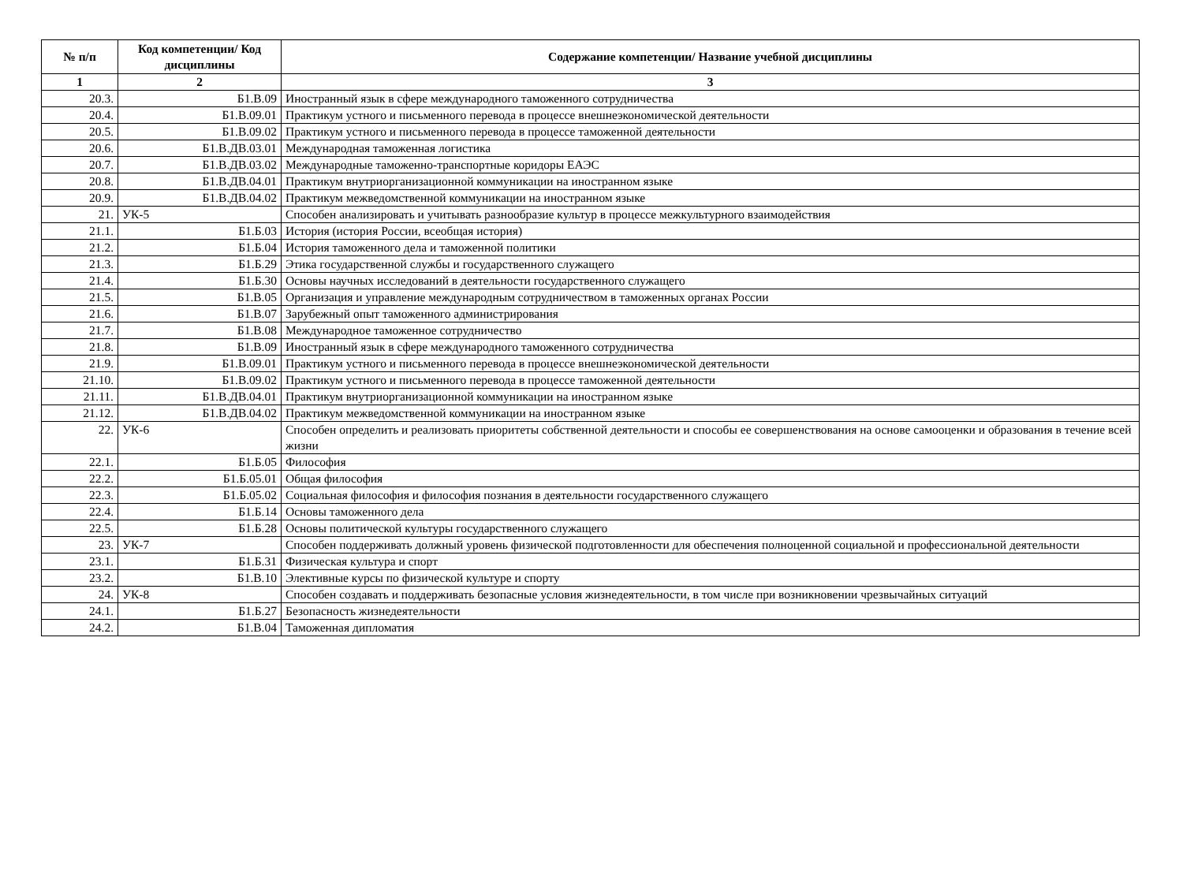| № п/п | Код компетенции/ Код дисциплины | Содержание компетенции/ Название учебной дисциплины |
| --- | --- | --- |
| 1 | 2 | 3 |
| 20.3. | Б1.В.09 | Иностранный язык в сфере международного таможенного сотрудничества |
| 20.4. | Б1.В.09.01 | Практикум устного и письменного перевода в процессе внешнеэкономической деятельности |
| 20.5. | Б1.В.09.02 | Практикум устного и письменного перевода в процессе таможенной деятельности |
| 20.6. | Б1.В.ДВ.03.01 | Международная таможенная логистика |
| 20.7. | Б1.В.ДВ.03.02 | Международные таможенно-транспортные коридоры ЕАЭС |
| 20.8. | Б1.В.ДВ.04.01 | Практикум внутриорганизационной коммуникации на иностранном языке |
| 20.9. | Б1.В.ДВ.04.02 | Практикум межведомственной коммуникации на иностранном языке |
| 21. | УК-5 | Способен анализировать и учитывать разнообразие культур в процессе межкультурного взаимодействия |
| 21.1. | Б1.Б.03 | История (история России, всеобщая история) |
| 21.2. | Б1.Б.04 | История таможенного дела и таможенной политики |
| 21.3. | Б1.Б.29 | Этика государственной службы и государственного служащего |
| 21.4. | Б1.Б.30 | Основы научных исследований в деятельности государственного служащего |
| 21.5. | Б1.В.05 | Организация и управление международным сотрудничеством в таможенных органах России |
| 21.6. | Б1.В.07 | Зарубежный опыт таможенного администрирования |
| 21.7. | Б1.В.08 | Международное таможенное сотрудничество |
| 21.8. | Б1.В.09 | Иностранный язык в сфере международного таможенного сотрудничества |
| 21.9. | Б1.В.09.01 | Практикум устного и письменного перевода в процессе внешнеэкономической деятельности |
| 21.10. | Б1.В.09.02 | Практикум устного и письменного перевода в процессе таможенной деятельности |
| 21.11. | Б1.В.ДВ.04.01 | Практикум внутриорганизационной коммуникации на иностранном языке |
| 21.12. | Б1.В.ДВ.04.02 | Практикум межведомственной коммуникации на иностранном языке |
| 22. | УК-6 | Способен определить и реализовать приоритеты собственной деятельности и способы ее совершенствования на основе самооценки и образования в течение всей жизни |
| 22.1. | Б1.Б.05 | Философия |
| 22.2. | Б1.Б.05.01 | Общая философия |
| 22.3. | Б1.Б.05.02 | Социальная философия и философия познания в деятельности государственного служащего |
| 22.4. | Б1.Б.14 | Основы таможенного дела |
| 22.5. | Б1.Б.28 | Основы политической культуры государственного служащего |
| 23. | УК-7 | Способен поддерживать должный уровень физической подготовленности для обеспечения полноценной социальной и профессиональной деятельности |
| 23.1. | Б1.Б.31 | Физическая культура и спорт |
| 23.2. | Б1.В.10 | Элективные курсы по физической культуре и спорту |
| 24. | УК-8 | Способен создавать и поддерживать безопасные условия жизнедеятельности, в том числе при возникновении чрезвычайных ситуаций |
| 24.1. | Б1.Б.27 | Безопасность жизнедеятельности |
| 24.2. | Б1.В.04 | Таможенная дипломатия |